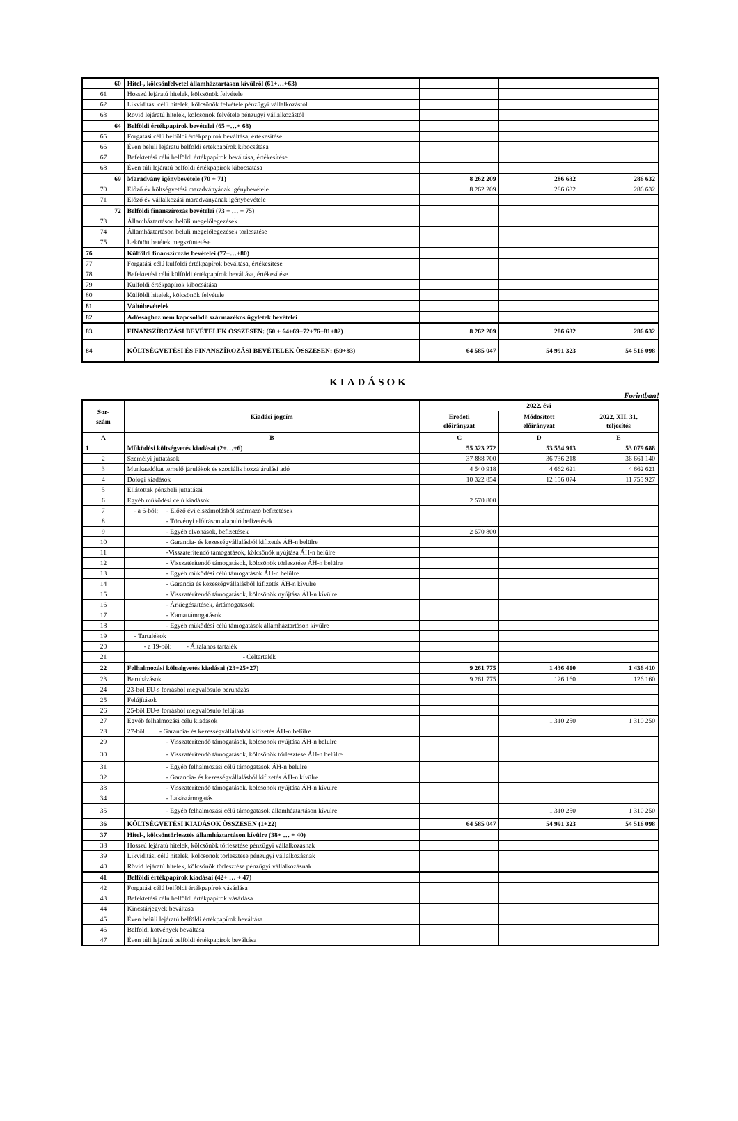| 60 | Hitel-, kölcsönfelvétel államháztartáson kívülről (61+…+63) | | | |
| 61 | Hosszú lejáratú hitelek, kölcsönök felvétele | | | |
| 62 | Likviditási célú hitelek, kölcsönök felvétele pénzügyi vállalkozástól | | | |
| 63 | Rövid lejáratú hitelek, kölcsönök felvétele pénzügyi vállalkozástól | | | |
| 64 | Belföldi értékpapírok bevételei (65 +…+ 68) | | | |
| 65 | Forgatási célú belföldi értékpapírok beváltása, értékesítése | | | |
| 66 | Éven belüli lejáratú belföldi értékpapírok kibocsátása | | | |
| 67 | Befektetési célú belföldi értékpapírok beváltása, értékesítése | | | |
| 68 | Éven túli lejáratú belföldi értékpapírok kibocsátása | | | |
| 69 | Maradvány igénybevétele (70 + 71) | 8 262 209 | 286 632 | 286 632 |
| 70 | Előző év költségvetési maradványának igénybevétele | 8 262 209 | 286 632 | 286 632 |
| 71 | Előző év vállalkozási maradványának igénybevétele | | | |
| 72 | Belföldi finanszírozás bevételei (73 + … + 75) | | | |
| 73 | Államháztartáson belüli megelőlegezések | | | |
| 74 | Államháztartáson belüli megelőlegezések törlesztése | | | |
| 75 | Lekötött betétek megszüntetése | | | |
| 76 | Külföldi finanszírozás bevételei (77+…+80) | | | |
| 77 | Forgatási célú külföldi értékpapírok beváltása, értékesítése | | | |
| 78 | Befektetési célú külföldi értékpapírok beváltása, értékesítése | | | |
| 79 | Külföldi értékpapírok kibocsátása | | | |
| 80 | Külföldi hitelek, kölcsönök felvétele | | | |
| 81 | Váltóbevételek | | | |
| 82 | Adóssághoz nem kapcsolódó származékos ügyletek bevételei | | | |
| 83 | FINANSZÍROZÁSI BEVÉTELEK ÖSSZESEN: (60 + 64+69+72+76+81+82) | 8 262 209 | 286 632 | 286 632 |
| 84 | KÖLTSÉGVETÉSI ÉS FINANSZÍROZÁSI BEVÉTELEK ÖSSZESEN: (59+83) | 64 585 047 | 54 991 323 | 54 516 098 |
KIADÁSOK
Forintban!
| Sor- szám | Kiadási jogcím | 2022. évi | | |
| --- | --- | --- | --- | --- |
| | | Eredeti előirányzat | Módosított előirányzat | 2022. XII. 31. teljesítés |
| A | B | C | D | E |
| 1 | Működési költségvetés kiadásai (2+…+6) | 55 323 272 | 53 554 913 | 53 079 688 |
| 2 | Személyi juttatások | 37 888 700 | 36 736 218 | 36 661 140 |
| 3 | Munkaadókat terhelő járulékok és szociális hozzájárulási adó | 4 540 918 | 4 662 621 | 4 662 621 |
| 4 | Dologi kiadások | 10 322 854 | 12 156 074 | 11 755 927 |
| 5 | Ellátottak pénzbeli juttatásai | | | |
| 6 | Egyéb működési célú kiadások | 2 570 800 | | |
| 7 | - a 6-ból: - Előző évi elszámolásból származó befizetések | | | |
| 8 | - Törvényi előíráson alapuló befizetések | | | |
| 9 | - Egyéb elvonások, befizetések | 2 570 800 | | |
| 10 | - Garancia- és kezességvállalásból kifizetés ÁH-n belülre | | | |
| 11 | -Visszatérítendő támogatások, kölcsönök nyújtása ÁH-n belülre | | | |
| 12 | - Visszatérítendő támogatások, kölcsönök törlesztése ÁH-n belülre | | | |
| 13 | - Egyéb működési célú támogatások ÁH-n belülre | | | |
| 14 | - Garancia és kezességvállalásból kifizetés ÁH-n kívülre | | | |
| 15 | - Visszatérítendő támogatások, kölcsönök nyújtása ÁH-n kívülre | | | |
| 16 | - Árkiegészítések, ártámogatások | | | |
| 17 | - Kamattámogatások | | | |
| 18 | - Egyéb működési célú támogatások államháztartáson kívülre | | | |
| 19 | - Tartalékok | | | |
| 20 | - a 19-ből: - Általános tartalék | | | |
| 21 | - Céltartalék | | | |
| 22 | Felhalmozási költségvetés kiadásai (23+25+27) | 9 261 775 | 1 436 410 | 1 436 410 |
| 23 | Beruházások | 9 261 775 | 126 160 | 126 160 |
| 24 | 23-ból EU-s forrásból megvalósuló beruházás | | | |
| 25 | Felújítások | | | |
| 26 | 25-ből EU-s forrásból megvalósuló felújítás | | | |
| 27 | Egyéb felhalmozási célú kiadások | | 1 310 250 | 1 310 250 |
| 28 | 27-ből - Garancia- és kezességvállalásból kifizetés ÁH-n belülre | | | |
| 29 | - Visszatérítendő támogatások, kölcsönök nyújtása ÁH-n belülre | | | |
| 30 | - Visszatérítendő támogatások, kölcsönök törlesztése ÁH-n belülre | | | |
| 31 | - Egyéb felhalmozási célú támogatások ÁH-n belülre | | | |
| 32 | - Garancia- és kezességvállalásból kifizetés ÁH-n kívülre | | | |
| 33 | - Visszatérítendő támogatások, kölcsönök nyújtása ÁH-n kívülre | | | |
| 34 | - Lakástámogatás | | | |
| 35 | - Egyéb felhalmozási célú támogatások államháztartáson kívülre | | 1 310 250 | 1 310 250 |
| 36 | KÖLTSÉGVETÉSI KIADÁSOK ÖSSZESEN (1+22) | 64 585 047 | 54 991 323 | 54 516 098 |
| 37 | Hitel-, kölcsöntörlesztés államháztartáson kívülre (38+ … + 40) | | | |
| 38 | Hosszú lejáratú hitelek, kölcsönök törlesztése pénzügyi vállalkozásnak | | | |
| 39 | Likviditási célú hitelek, kölcsönök törlesztése pénzügyi vállalkozásnak | | | |
| 40 | Rövid lejáratú hitelek, kölcsönök törlesztése pénzügyi vállalkozásnak | | | |
| 41 | Belföldi értékpapírok kiadásai (42+ … + 47) | | | |
| 42 | Forgatási célú belföldi értékpapírok vásárlása | | | |
| 43 | Befektetési célú belföldi értékpapírok vásárlása | | | |
| 44 | Kincstárjegyek beváltása | | | |
| 45 | Éven belüli lejáratú belföldi értékpapírok beváltása | | | |
| 46 | Belföldi kötvények beváltása | | | |
| 47 | Éven túli lejáratú belföldi értékpapírok beváltása | | | |